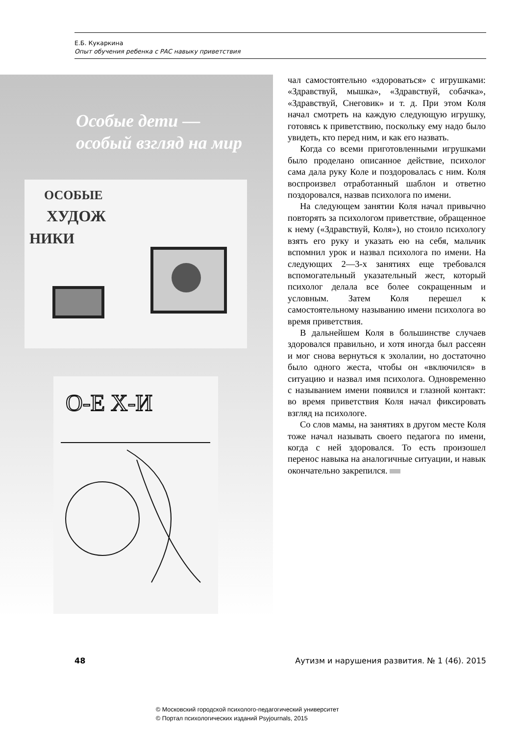Е.Б. Кукаркина
Опыт обучения ребенка с РАС навыку приветствия
Особые дети —
особый взгляд на мир
ОСОБЫЕ
ХУДОЖ
НИКИ
О-Е Х-И
чал самостоятельно «здороваться» с игрушками: «Здравствуй, мышка», «Здравствуй, собачка», «Здравствуй, Снеговик» и т. д. При этом Коля начал смотреть на каждую следующую игрушку, готовясь к приветствию, поскольку ему надо было увидеть, кто перед ним, и как его назвать.
Когда со всеми приготовленными игрушками было проделано описанное действие, психолог сама дала руку Коле и поздоровалась с ним. Коля воспроизвел отработанный шаблон и ответно поздоровался, назвав психолога по имени.
На следующем занятии Коля начал привычно повторять за психологом приветствие, обращенное к нему («Здравствуй, Коля»), но стоило психологу взять его руку и указать ею на себя, мальчик вспомнил урок и назвал психолога по имени. На следующих 2—3-х занятиях еще требовался вспомогательный указательный жест, который психолог делала все более сокращенным и условным. Затем Коля перешел к самостоятельному называнию имени психолога во время приветствия.
В дальнейшем Коля в большинстве случаев здоровался правильно, и хотя иногда был рассеян и мог снова вернуться к эхолалии, но достаточно было одного жеста, чтобы он «включился» в ситуацию и назвал имя психолога. Одновременно с называнием имени появился и глазной контакт: во время приветствия Коля начал фиксировать взгляд на психологе.
Со слов мамы, на занятиях в другом месте Коля тоже начал называть своего педагога по имени, когда с ней здоровался. То есть произошел перенос навыка на аналогичные ситуации, и навык окончательно закрепился.
48 Аутизм и нарушения развития. № 1 (46). 2015
© Московский городской психолого-педагогический университет
© Портал психологических изданий Psyjournals, 2015